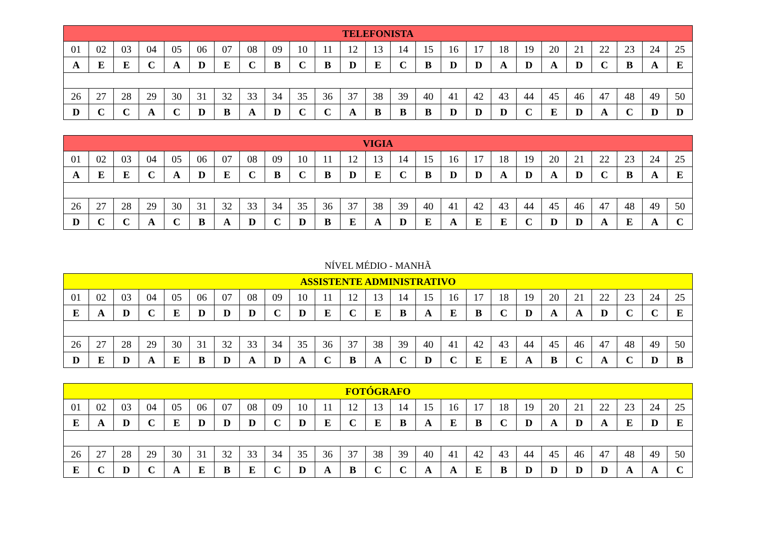| TELEFONISTA | | | | | | | | | | | | | | | | | | | | | | | | |
| --- | --- | --- | --- | --- | --- | --- | --- | --- | --- | --- | --- | --- | --- | --- | --- | --- | --- | --- | --- | --- | --- | --- | --- | --- |
| 01 | 02 | 03 | 04 | 05 | 06 | 07 | 08 | 09 | 10 | 11 | 12 | 13 | 14 | 15 | 16 | 17 | 18 | 19 | 20 | 21 | 22 | 23 | 24 | 25 |
| A | E | E | C | A | D | E | C | B | C | B | D | E | C | B | D | D | A | D | A | D | C | B | A | E |
| 26 | 27 | 28 | 29 | 30 | 31 | 32 | 33 | 34 | 35 | 36 | 37 | 38 | 39 | 40 | 41 | 42 | 43 | 44 | 45 | 46 | 47 | 48 | 49 | 50 |
| D | C | C | A | C | D | B | A | D | C | C | A | B | B | B | D | D | D | C | E | D | A | C | D | D |
| VIGIA | | | | | | | | | | | | | | | | | | | | | | | | |
| --- | --- | --- | --- | --- | --- | --- | --- | --- | --- | --- | --- | --- | --- | --- | --- | --- | --- | --- | --- | --- | --- | --- | --- | --- |
| 01 | 02 | 03 | 04 | 05 | 06 | 07 | 08 | 09 | 10 | 11 | 12 | 13 | 14 | 15 | 16 | 17 | 18 | 19 | 20 | 21 | 22 | 23 | 24 | 25 |
| A | E | E | C | A | D | E | C | B | C | B | D | E | C | B | D | D | A | D | A | D | C | B | A | E |
| 26 | 27 | 28 | 29 | 30 | 31 | 32 | 33 | 34 | 35 | 36 | 37 | 38 | 39 | 40 | 41 | 42 | 43 | 44 | 45 | 46 | 47 | 48 | 49 | 50 |
| D | C | C | A | C | B | A | D | C | D | B | E | A | D | E | A | E | E | C | D | D | A | E | A | C |
NÍVEL MÉDIO - MANHÃ
| ASSISTENTE ADMINISTRATIVO | | | | | | | | | | | | | | | | | | | | | | | | |
| --- | --- | --- | --- | --- | --- | --- | --- | --- | --- | --- | --- | --- | --- | --- | --- | --- | --- | --- | --- | --- | --- | --- | --- | --- |
| 01 | 02 | 03 | 04 | 05 | 06 | 07 | 08 | 09 | 10 | 11 | 12 | 13 | 14 | 15 | 16 | 17 | 18 | 19 | 20 | 21 | 22 | 23 | 24 | 25 |
| E | A | D | C | E | D | D | D | C | D | E | C | E | B | A | E | B | C | D | A | A | D | C | C | E |
| 26 | 27 | 28 | 29 | 30 | 31 | 32 | 33 | 34 | 35 | 36 | 37 | 38 | 39 | 40 | 41 | 42 | 43 | 44 | 45 | 46 | 47 | 48 | 49 | 50 |
| D | E | D | A | E | B | D | A | D | A | C | B | A | C | D | C | E | E | A | B | C | A | C | D | B |
| FOTÓGRAFO | | | | | | | | | | | | | | | | | | | | | | | | |
| --- | --- | --- | --- | --- | --- | --- | --- | --- | --- | --- | --- | --- | --- | --- | --- | --- | --- | --- | --- | --- | --- | --- | --- | --- |
| 01 | 02 | 03 | 04 | 05 | 06 | 07 | 08 | 09 | 10 | 11 | 12 | 13 | 14 | 15 | 16 | 17 | 18 | 19 | 20 | 21 | 22 | 23 | 24 | 25 |
| E | A | D | C | E | D | D | D | C | D | E | C | E | B | A | E | B | C | D | A | D | A | E | D | E |
| 26 | 27 | 28 | 29 | 30 | 31 | 32 | 33 | 34 | 35 | 36 | 37 | 38 | 39 | 40 | 41 | 42 | 43 | 44 | 45 | 46 | 47 | 48 | 49 | 50 |
| E | C | D | C | A | E | B | E | C | D | A | B | C | C | A | A | E | B | D | D | D | D | A | A | C |